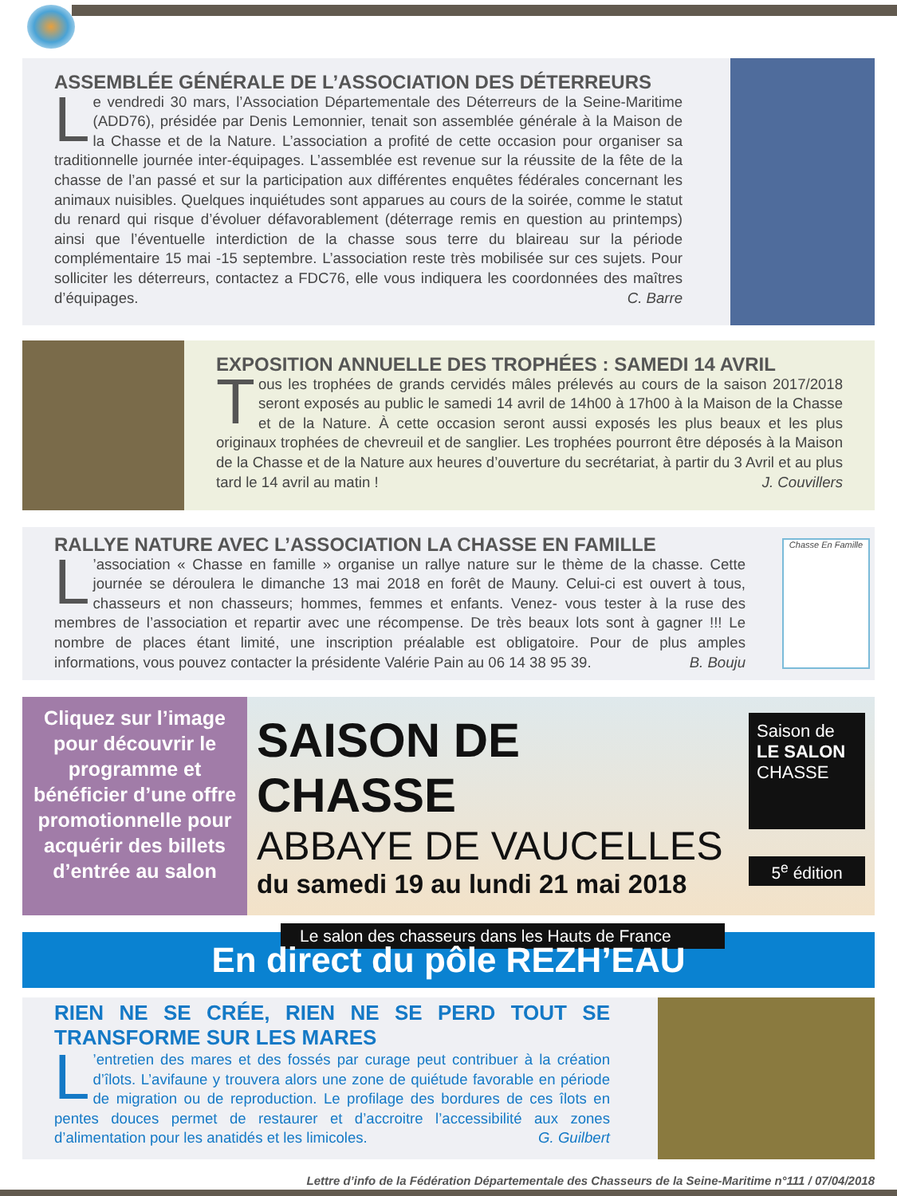ASSEMBLÉE GÉNÉRALE DE L’ASSOCIATION DES DÉTERREURS
Le vendredi 30 mars, l’Association Départementale des Déterreurs de la Seine-Maritime (ADD76), présidée par Denis Lemonnier, tenait son assemblée générale à la Maison de la Chasse et de la Nature. L’association a profité de cette occasion pour organiser sa traditionnelle journée inter-équipages. L’assemblée est revenue sur la réussite de la fête de la chasse de l’an passé et sur la participation aux différentes enquêtes fédérales concernant les animaux nuisibles. Quelques inquiétudes sont apparues au cours de la soirée, comme le statut du renard qui risque d’évoluer défavorablement (déterrage remis en question au printemps) ainsi que l’éventuelle interdiction de la chasse sous terre du blaireau sur la période complémentaire 15 mai -15 septembre. L’association reste très mobilisée sur ces sujets. Pour solliciter les déterreurs, contactez a FDC76, elle vous indiquera les coordonnées des maîtres d’équipages. C. Barre
EXPOSITION ANNUELLE DES TROPHÉES : SAMEDI 14 AVRIL
Tous les trophées de grands cervidés mâles prélevés au cours de la saison 2017/2018 seront exposés au public le samedi 14 avril de 14h00 à 17h00 à la Maison de la Chasse et de la Nature. À cette occasion seront aussi exposés les plus beaux et les plus originaux trophées de chevreuil et de sanglier. Les trophées pourront être déposés à la Maison de la Chasse et de la Nature aux heures d’ouverture du secrétariat, à partir du 3 Avril et au plus tard le 14 avril au matin ! J. Couvillers
RALLYE NATURE AVEC L’ASSOCIATION LA CHASSE EN FAMILLE
L’association « Chasse en famille » organise un rallye nature sur le thème de la chasse. Cette journée se déroulera le dimanche 13 mai 2018 en forêt de Mauny. Celui-ci est ouvert à tous, chasseurs et non chasseurs; hommes, femmes et enfants. Venez- vous tester à la ruse des membres de l’association et repartir avec une récompense. De très beaux lots sont à gagner !!! Le nombre de places étant limité, une inscription préalable est obligatoire. Pour de plus amples informations, vous pouvez contacter la présidente Valérie Pain au 06 14 38 95 39. B. Bouju
Chasse En Famille
Cliquez sur l’image pour découvrir le programme et bénéficier d’une offre promotionnelle pour acquérir des billets d’entrée au salon
SAISON DE CHASSE
ABBAYE DE VAUCELLES
du samedi 19 au lundi 21 mai 2018
Le salon des chasseurs dans les Hauts de France
Saison de LE SALON CHASSE
5<sup>e</sup> édition
En direct du pôle REZH’EAU
RIEN NE SE CRÉE, RIEN NE SE PERD TOUT SE TRANSFORME SUR LES MARES
L’entretien des mares et des fossés par curage peut contribuer à la création d’îlots. L’avifaune y trouvera alors une zone de quiétude favorable en période de migration ou de reproduction. Le profilage des bordures de ces îlots en pentes douces permet de restaurer et d’accroitre l’accessibilité aux zones d’alimentation pour les anatidés et les limicoles. G. Guilbert
Lettre d’info de la Fédération Départementale des Chasseurs de la Seine-Maritime n°111 / 07/04/2018